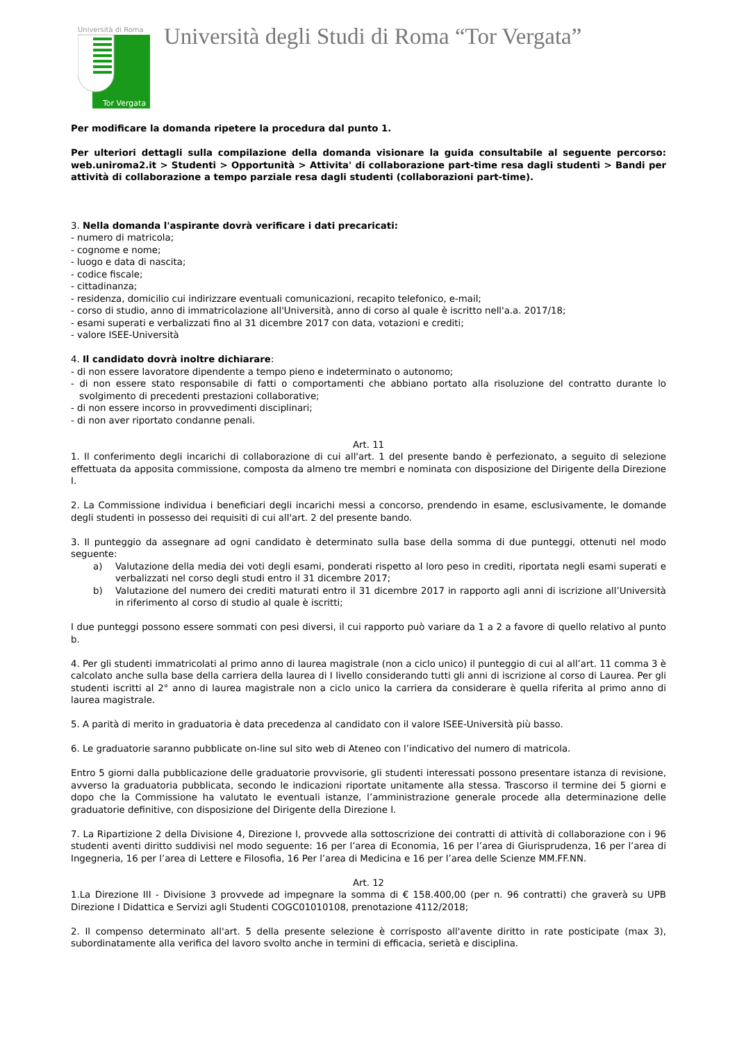Università di Roma
Tor Vergata
Università degli Studi di Roma “Tor Vergata”
Per modificare la domanda ripetere la procedura dal punto 1.
Per ulteriori dettagli sulla compilazione della domanda visionare la guida consultabile al seguente percorso: web.uniroma2.it > Studenti > Opportunità > Attivita' di collaborazione part-time resa dagli studenti > Bandi per attività di collaborazione a tempo parziale resa dagli studenti (collaborazioni part-time).
3. Nella domanda l'aspirante dovrà verificare i dati precaricati:
- numero di matricola;
- cognome e nome;
- luogo e data di nascita;
- codice fiscale;
- cittadinanza;
- residenza, domicilio cui indirizzare eventuali comunicazioni, recapito telefonico, e-mail;
- corso di studio, anno di immatricolazione all'Università, anno di corso al quale è iscritto nell'a.a. 2017/18;
- esami superati e verbalizzati fino al 31 dicembre 2017 con data, votazioni e crediti;
- valore ISEE-Università
4. Il candidato dovrà inoltre dichiarare:
- di non essere lavoratore dipendente a tempo pieno e indeterminato o autonomo;
- di non essere stato responsabile di fatti o comportamenti che abbiano portato alla risoluzione del contratto durante lo svolgimento di precedenti prestazioni collaborative;
- di non essere incorso in provvedimenti disciplinari;
- di non aver riportato condanne penali.
Art. 11
1. Il conferimento degli incarichi di collaborazione di cui all'art. 1 del presente bando è perfezionato, a seguito di selezione effettuata da apposita commissione, composta da almeno tre membri e nominata con disposizione del Dirigente della Direzione I.
2. La Commissione individua i beneficiari degli incarichi messi a concorso, prendendo in esame, esclusivamente, le domande degli studenti in possesso dei requisiti di cui all'art. 2 del presente bando.
3. Il punteggio da assegnare ad ogni candidato è determinato sulla base della somma di due punteggi, ottenuti nel modo seguente:
a) Valutazione della media dei voti degli esami, ponderati rispetto al loro peso in crediti, riportata negli esami superati e verbalizzati nel corso degli studi entro il 31 dicembre 2017;
b) Valutazione del numero dei crediti maturati entro il 31 dicembre 2017 in rapporto agli anni di iscrizione all’Università in riferimento al corso di studio al quale è iscritti;
I due punteggi possono essere sommati con pesi diversi, il cui rapporto può variare da 1 a 2 a favore di quello relativo al punto b.
4. Per gli studenti immatricolati al primo anno di laurea magistrale (non a ciclo unico) il punteggio di cui al all’art. 11 comma 3 è calcolato anche sulla base della carriera della laurea di I livello considerando tutti gli anni di iscrizione al corso di Laurea. Per gli studenti iscritti al 2° anno di laurea magistrale non a ciclo unico la carriera da considerare è quella riferita al primo anno di laurea magistrale.
5. A parità di merito in graduatoria è data precedenza al candidato con il valore ISEE-Università più basso.
6. Le graduatorie saranno pubblicate on-line sul sito web di Ateneo con l’indicativo del numero di matricola.
Entro 5 giorni dalla pubblicazione delle graduatorie provvisorie, gli studenti interessati possono presentare istanza di revisione, avverso la graduatoria pubblicata, secondo le indicazioni riportate unitamente alla stessa. Trascorso il termine dei 5 giorni e dopo che la Commissione ha valutato le eventuali istanze, l’amministrazione generale procede alla determinazione delle graduatorie definitive, con disposizione del Dirigente della Direzione I.
7. La Ripartizione 2 della Divisione 4, Direzione I, provvede alla sottoscrizione dei contratti di attività di collaborazione con i 96 studenti aventi diritto suddivisi nel modo seguente: 16 per l’area di Economia, 16 per l’area di Giurisprudenza, 16 per l’area di Ingegneria, 16 per l’area di Lettere e Filosofia, 16 Per l’area di Medicina e 16 per l’area delle Scienze MM.FF.NN.
Art. 12
1.La Direzione III - Divisione 3 provvede ad impegnare la somma di € 158.400,00 (per n. 96 contratti) che graverà su UPB Direzione I Didattica e Servizi agli Studenti COGC01010108, prenotazione 4112/2018;
2. Il compenso determinato all'art. 5 della presente selezione è corrisposto all'avente diritto in rate posticipate (max 3), subordinatamente alla verifica del lavoro svolto anche in termini di efficacia, serietà e disciplina.